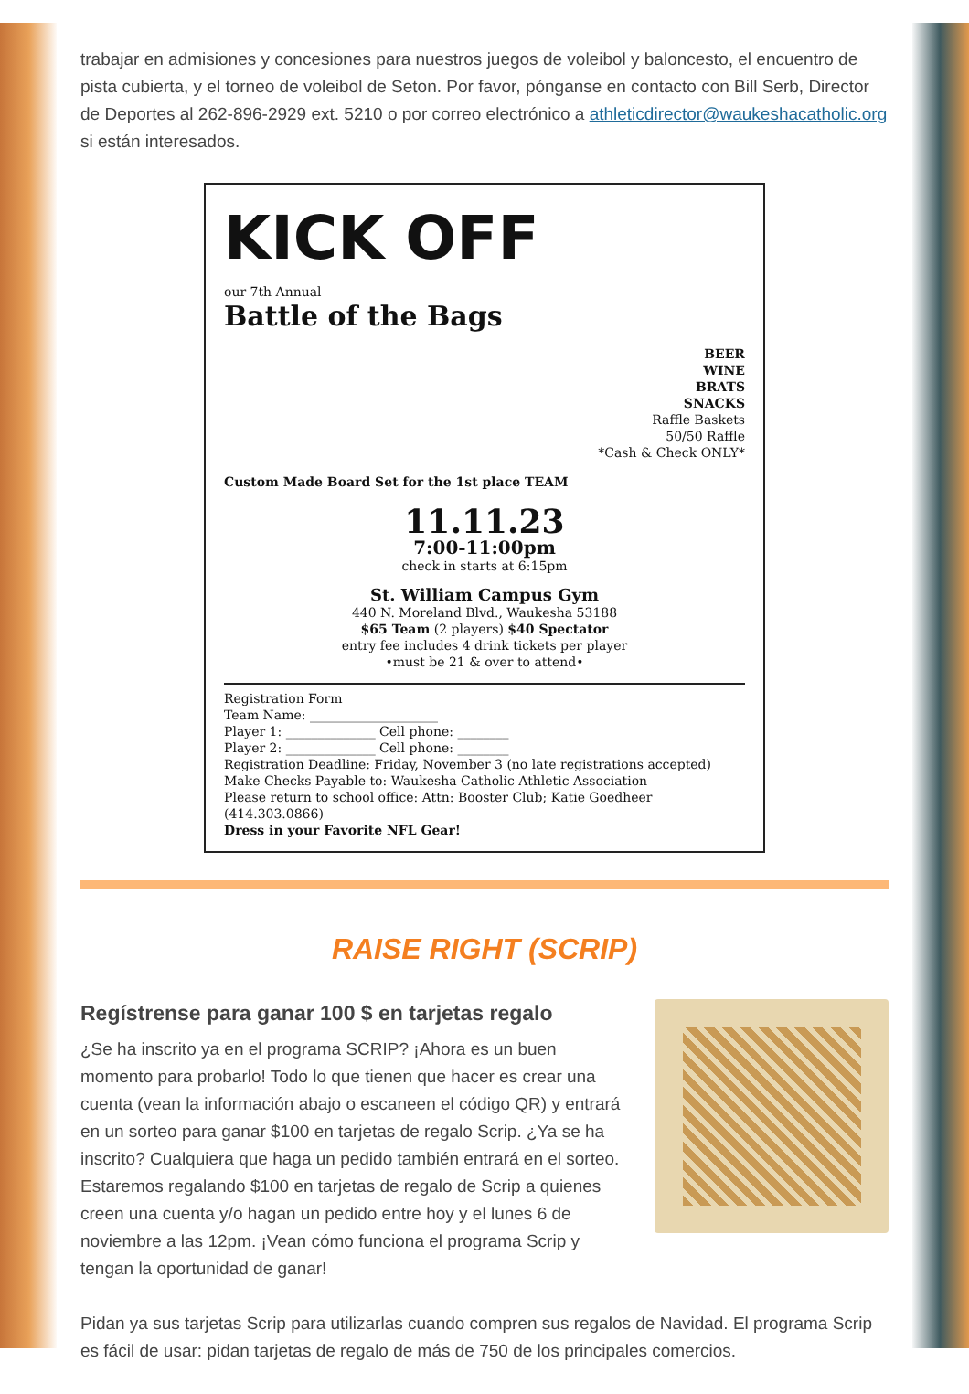trabajar en admisiones y concesiones para nuestros juegos de voleibol y baloncesto, el encuentro de pista cubierta, y el torneo de voleibol de Seton. Por favor, pónganse en contacto con Bill Serb, Director de Deportes al 262-896-2929 ext. 5210 o por correo electrónico a athleticdirector@waukeshacatholic.org si están interesados.
KICK OFF
our 7th Annual
Battle of the Bags
BEER
WINE
BRATS
SNACKS
Raffle Baskets
50/50 Raffle
*Cash & Check ONLY*
Custom Made Board Set for the 1st place TEAM
11.11.23
7:00-11:00pm
check in starts at 6:15pm
St. William Campus Gym
440 N. Moreland Blvd., Waukesha 53188
$65 Team (2 players) $40 Spectator
entry fee includes 4 drink tickets per player
•must be 21 & over to attend•
Registration Form
Team Name: ____________________
Player 1: ______________ Cell phone: ________
Player 2: ______________ Cell phone: ________
Registration Deadline: Friday, November 3 (no late registrations accepted)
Make Checks Payable to: Waukesha Catholic Athletic Association
Please return to school office: Attn: Booster Club; Katie Goedheer (414.303.0866)
Dress in your Favorite NFL Gear!
RAISE RIGHT (SCRIP)
Regístrense para ganar 100 $ en tarjetas regalo
¿Se ha inscrito ya en el programa SCRIP? ¡Ahora es un buen momento para probarlo! Todo lo que tienen que hacer es crear una cuenta (vean la información abajo o escaneen el código QR) y entrará en un sorteo para ganar $100 en tarjetas de regalo Scrip. ¿Ya se ha inscrito? Cualquiera que haga un pedido también entrará en el sorteo. Estaremos regalando $100 en tarjetas de regalo de Scrip a quienes creen una cuenta y/o hagan un pedido entre hoy y el lunes 6 de noviembre a las 12pm. ¡Vean cómo funciona el programa Scrip y tengan la oportunidad de ganar!
Pidan ya sus tarjetas Scrip para utilizarlas cuando compren sus regalos de Navidad. El programa Scrip es fácil de usar: pidan tarjetas de regalo de más de 750 de los principales comercios.